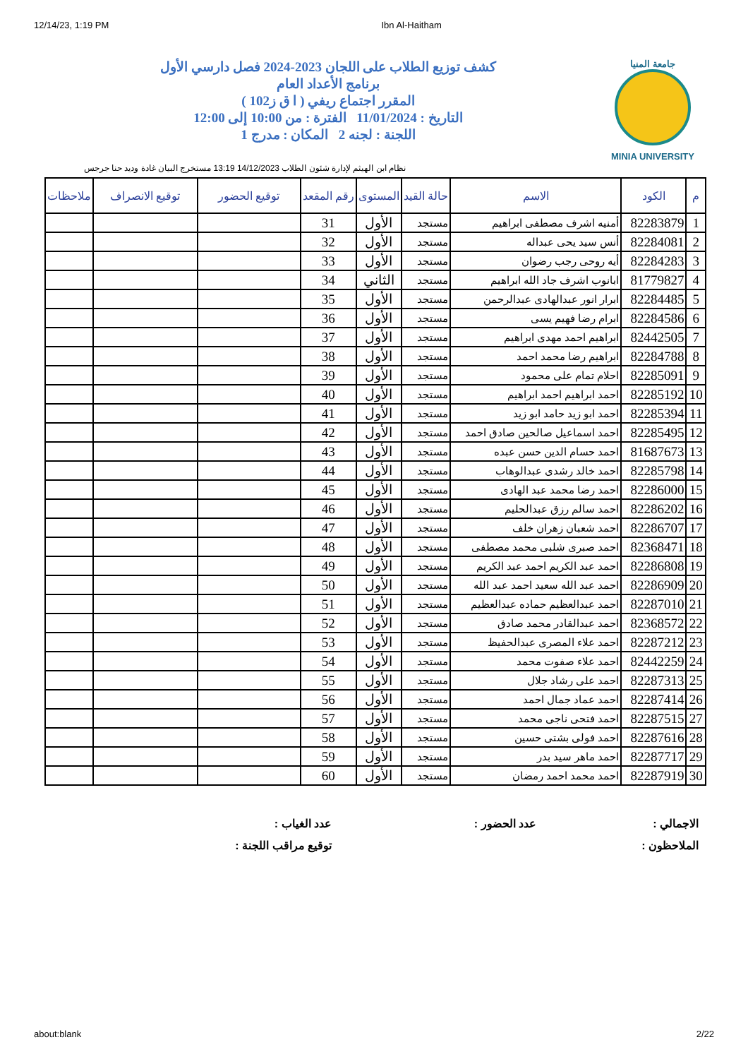12/14/23, 1:19 PM Ibn Al-Haitham
جامعة المنيا
MINIA UNIVERSITY
كشف توزيع الطلاب على اللجان 2023-2024 فصل دارسي الأول
برنامج الأعداد العام
المقرر اجتماع ريفي ( ا ق ز102 )
التاريخ : 11/01/2024 الفترة : من 10:00 إلى 12:00
اللجنة : لجنه 2 المكان : مدرج 1
نظام ابن الهيثم لإدارة شئون الطلاب 14/12/2023 13:19 مستخرج البيان غادة وديد حنا جرجس
| م | الكود | الاسم | حالة القيد | المستوى | رقم المقعد | توقيع الحضور | توقيع الانصراف | ملاحظات |
| --- | --- | --- | --- | --- | --- | --- | --- | --- |
| 1 | 82283879 | أمنيه اشرف مصطفى ابراهيم | مستجد | الأول | 31 | | | |
| 2 | 82284081 | أنس سيد يحى عبداله | مستجد | الأول | 32 | | | |
| 3 | 82284283 | أيه روحى رجب رضوان | مستجد | الأول | 33 | | | |
| 4 | 81779827 | ابانوب اشرف جاد الله ابراهيم | مستجد | الثاني | 34 | | | |
| 5 | 82284485 | ابرار انور عبدالهادى عبدالرحمن | مستجد | الأول | 35 | | | |
| 6 | 82284586 | ابرام رضا فهيم يسى | مستجد | الأول | 36 | | | |
| 7 | 82442505 | ابراهيم احمد مهدى ابراهيم | مستجد | الأول | 37 | | | |
| 8 | 82284788 | ابراهيم رضا محمد احمد | مستجد | الأول | 38 | | | |
| 9 | 82285091 | احلام تمام على محمود | مستجد | الأول | 39 | | | |
| 10 | 82285192 | احمد ابراهيم احمد ابراهيم | مستجد | الأول | 40 | | | |
| 11 | 82285394 | احمد ابو زيد حامد ابو زيد | مستجد | الأول | 41 | | | |
| 12 | 82285495 | احمد اسماعيل صالحين صادق احمد | مستجد | الأول | 42 | | | |
| 13 | 81687673 | احمد حسام الدين حسن عبده | مستجد | الأول | 43 | | | |
| 14 | 82285798 | احمد خالد رشدى عبدالوهاب | مستجد | الأول | 44 | | | |
| 15 | 82286000 | احمد رضا محمد عبد الهادى | مستجد | الأول | 45 | | | |
| 16 | 82286202 | احمد سالم رزق عبدالحليم | مستجد | الأول | 46 | | | |
| 17 | 82286707 | احمد شعبان زهران خلف | مستجد | الأول | 47 | | | |
| 18 | 82368471 | احمد صبرى شلبى محمد مصطفى | مستجد | الأول | 48 | | | |
| 19 | 82286808 | احمد عبد الكريم احمد عبد الكريم | مستجد | الأول | 49 | | | |
| 20 | 82286909 | احمد عبد الله سعيد احمد عبد الله | مستجد | الأول | 50 | | | |
| 21 | 82287010 | احمد عبدالعظيم حماده عبدالعظيم | مستجد | الأول | 51 | | | |
| 22 | 82368572 | احمد عبدالقادر محمد صادق | مستجد | الأول | 52 | | | |
| 23 | 82287212 | احمد علاء المصرى عبدالحفيظ | مستجد | الأول | 53 | | | |
| 24 | 82442259 | احمد علاء صفوت محمد | مستجد | الأول | 54 | | | |
| 25 | 82287313 | احمد على رشاد جلال | مستجد | الأول | 55 | | | |
| 26 | 82287414 | احمد عماد جمال احمد | مستجد | الأول | 56 | | | |
| 27 | 82287515 | احمد فتحى ناجى محمد | مستجد | الأول | 57 | | | |
| 28 | 82287616 | احمد فولى بشتى حسين | مستجد | الأول | 58 | | | |
| 29 | 82287717 | احمد ماهر سيد بدر | مستجد | الأول | 59 | | | |
| 30 | 82287919 | احمد محمد احمد رمضان | مستجد | الأول | 60 | | | |
الاجمالي :
عدد الحضور :
عدد الغياب :
الملاحظون :
توقيع مراقب اللجنة :
about:blank 2/22